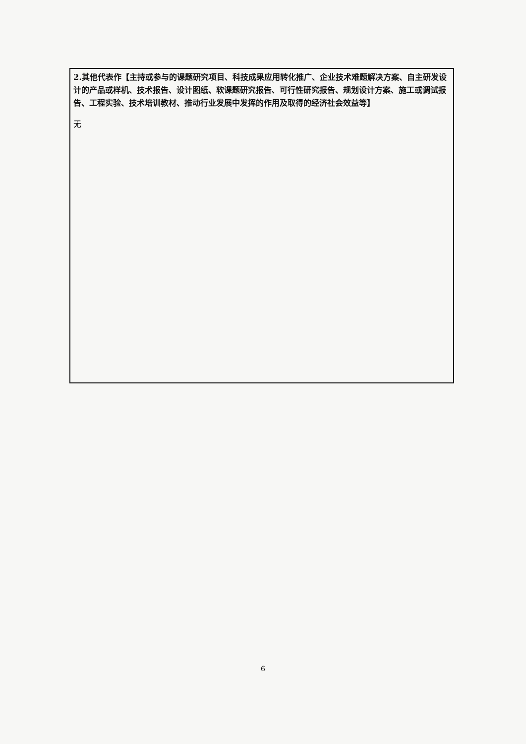2.其他代表作【主持或参与的课题研究项目、科技成果应用转化推广、企业技术难题解决方案、自主研发设计的产品或样机、技术报告、设计图纸、软课题研究报告、可行性研究报告、规划设计方案、施工或调试报告、工程实验、技术培训教材、推动行业发展中发挥的作用及取得的经济社会效益等】
无
6